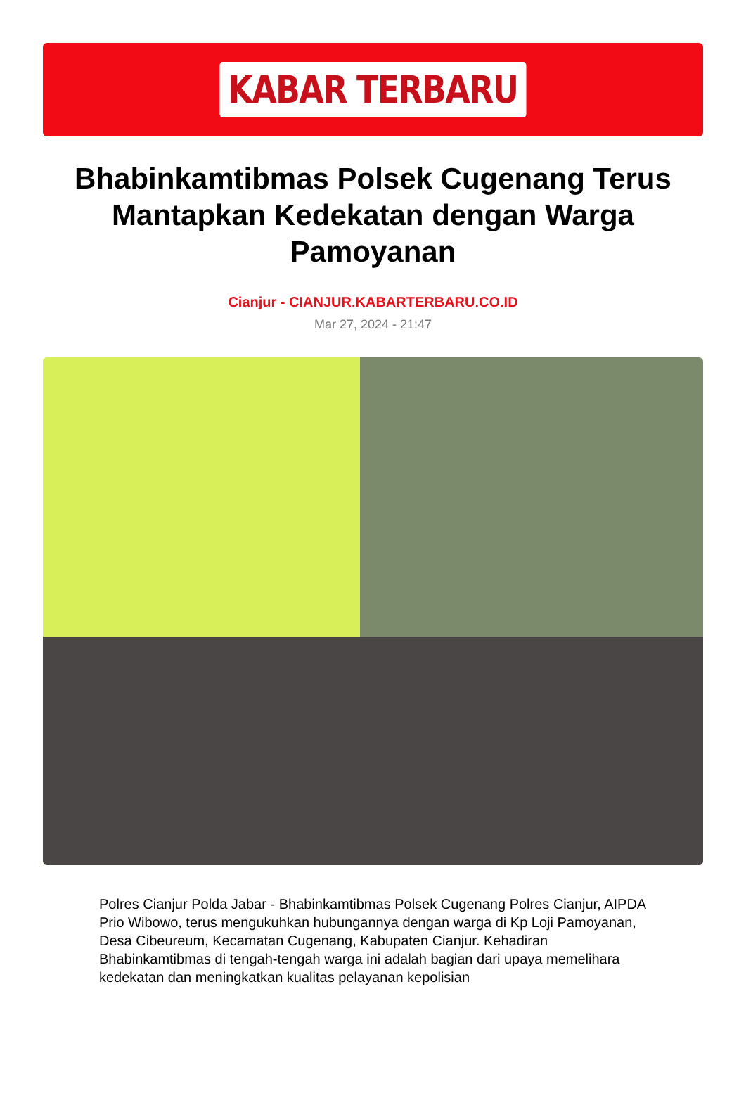KABAR TERBARU
Bhabinkamtibmas Polsek Cugenang Terus Mantapkan Kedekatan dengan Warga Pamoyanan
Cianjur - CIANJUR.KABARTERBARU.CO.ID
Mar 27, 2024 - 21:47
Polres Cianjur Polda Jabar - Bhabinkamtibmas Polsek Cugenang Polres Cianjur, AIPDA Prio Wibowo, terus mengukuhkan hubungannya dengan warga di Kp Loji Pamoyanan, Desa Cibeureum, Kecamatan Cugenang, Kabupaten Cianjur. Kehadiran Bhabinkamtibmas di tengah-tengah warga ini adalah bagian dari upaya memelihara kedekatan dan meningkatkan kualitas pelayanan kepolisian